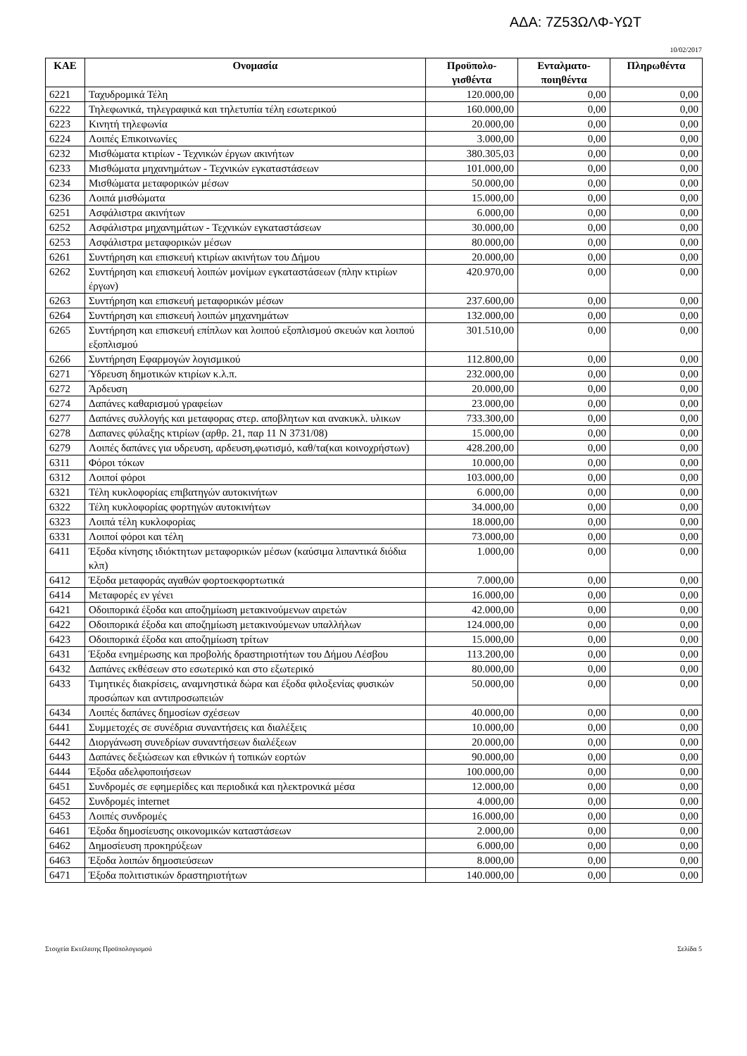ΑΔΑ: 7Ζ53ΩΛΦ-ΥΩΤ
10/02/2017
| ΚΑΕ | Ονομασία | Προϋπολο- γισθέντα | Ενταλματο- ποιηθέντα | Πληρωθέντα |
| --- | --- | --- | --- | --- |
| 6221 | Ταχυδρομικά Τέλη | 120.000,00 | 0,00 | 0,00 |
| 6222 | Τηλεφωνικά, τηλεγραφικά και τηλετυπία τέλη εσωτερικού | 160.000,00 | 0,00 | 0,00 |
| 6223 | Κινητή τηλεφωνία | 20.000,00 | 0,00 | 0,00 |
| 6224 | Λοιπές Επικοινωνίες | 3.000,00 | 0,00 | 0,00 |
| 6232 | Μισθώματα κτιρίων - Τεχνικών έργων ακινήτων | 380.305,03 | 0,00 | 0,00 |
| 6233 | Μισθώματα μηχανημάτων - Τεχνικών εγκαταστάσεων | 101.000,00 | 0,00 | 0,00 |
| 6234 | Μισθώματα μεταφορικών μέσων | 50.000,00 | 0,00 | 0,00 |
| 6236 | Λοιπά μισθώματα | 15.000,00 | 0,00 | 0,00 |
| 6251 | Ασφάλιστρα ακινήτων | 6.000,00 | 0,00 | 0,00 |
| 6252 | Ασφάλιστρα μηχανημάτων - Τεχνικών εγκαταστάσεων | 30.000,00 | 0,00 | 0,00 |
| 6253 | Ασφάλιστρα μεταφορικών μέσων | 80.000,00 | 0,00 | 0,00 |
| 6261 | Συντήρηση και επισκευή κτιρίων ακινήτων του Δήμου | 20.000,00 | 0,00 | 0,00 |
| 6262 | Συντήρηση και επισκευή λοιπών μονίμων εγκαταστάσεων (πλην κτιρίων έργων) | 420.970,00 | 0,00 | 0,00 |
| 6263 | Συντήρηση και επισκευή μεταφορικών μέσων | 237.600,00 | 0,00 | 0,00 |
| 6264 | Συντήρηση και επισκευή λοιπών μηχανημάτων | 132.000,00 | 0,00 | 0,00 |
| 6265 | Συντήρηση και επισκευή επίπλων και λοιπού εξοπλισμού σκευών και λοιπού εξοπλισμού | 301.510,00 | 0,00 | 0,00 |
| 6266 | Συντήρηση Εφαρμογών λογισμικού | 112.800,00 | 0,00 | 0,00 |
| 6271 | Ύδρευση δημοτικών κτιρίων κ.λ.π. | 232.000,00 | 0,00 | 0,00 |
| 6272 | Άρδευση | 20.000,00 | 0,00 | 0,00 |
| 6274 | Δαπάνες καθαρισμού γραφείων | 23.000,00 | 0,00 | 0,00 |
| 6277 | Δαπάνες συλλογής και μεταφορας στερ. αποβλητων και ανακυκλ. υλικων | 733.300,00 | 0,00 | 0,00 |
| 6278 | Δαπανες φύλαξης κτιρίων (αρθρ. 21, παρ 11 Ν 3731/08) | 15.000,00 | 0,00 | 0,00 |
| 6279 | Λοιπές δαπάνες για υδρευση, αρδευση,φωτισμό, καθ/τα(και κοινοχρήστων) | 428.200,00 | 0,00 | 0,00 |
| 6311 | Φόροι τόκων | 10.000,00 | 0,00 | 0,00 |
| 6312 | Λοιποί φόροι | 103.000,00 | 0,00 | 0,00 |
| 6321 | Τέλη κυκλοφορίας επιβατηγών αυτοκινήτων | 6.000,00 | 0,00 | 0,00 |
| 6322 | Τέλη κυκλοφορίας φορτηγών αυτοκινήτων | 34.000,00 | 0,00 | 0,00 |
| 6323 | Λοιπά τέλη κυκλοφορίας | 18.000,00 | 0,00 | 0,00 |
| 6331 | Λοιποί φόροι και τέλη | 73.000,00 | 0,00 | 0,00 |
| 6411 | Έξοδα κίνησης ιδιόκτητων μεταφορικών μέσων (καύσιμα λιπαντικά διόδια κλπ) | 1.000,00 | 0,00 | 0,00 |
| 6412 | Έξοδα μεταφοράς αγαθών φορτοεκφορτωτικά | 7.000,00 | 0,00 | 0,00 |
| 6414 | Μεταφορές εν γένει | 16.000,00 | 0,00 | 0,00 |
| 6421 | Οδοιπορικά έξοδα και αποζημίωση μετακινούμενων αιρετών | 42.000,00 | 0,00 | 0,00 |
| 6422 | Οδοιπορικά έξοδα και αποζημίωση μετακινούμενων υπαλλήλων | 124.000,00 | 0,00 | 0,00 |
| 6423 | Οδοιπορικά έξοδα και αποζημίωση τρίτων | 15.000,00 | 0,00 | 0,00 |
| 6431 | Έξοδα ενημέρωσης και προβολής δραστηριοτήτων του Δήμου Λέσβου | 113.200,00 | 0,00 | 0,00 |
| 6432 | Δαπάνες εκθέσεων στο εσωτερικό και στο εξωτερικό | 80.000,00 | 0,00 | 0,00 |
| 6433 | Τιμητικές διακρίσεις, αναμνηστικά δώρα και έξοδα φιλοξενίας φυσικών προσώπων και αντιπροσωπειών | 50.000,00 | 0,00 | 0,00 |
| 6434 | Λοιπές δαπάνες δημοσίων σχέσεων | 40.000,00 | 0,00 | 0,00 |
| 6441 | Συμμετοχές σε συνέδρια συναντήσεις και διαλέξεις | 10.000,00 | 0,00 | 0,00 |
| 6442 | Διοργάνωση συνεδρίων συναντήσεων διαλέξεων | 20.000,00 | 0,00 | 0,00 |
| 6443 | Δαπάνες δεξιώσεων και εθνικών ή τοπικών εορτών | 90.000,00 | 0,00 | 0,00 |
| 6444 | Έξοδα αδελφοποιήσεων | 100.000,00 | 0,00 | 0,00 |
| 6451 | Συνδρομές σε εφημερίδες και περιοδικά και ηλεκτρονικά μέσα | 12.000,00 | 0,00 | 0,00 |
| 6452 | Συνδρομές internet | 4.000,00 | 0,00 | 0,00 |
| 6453 | Λοιπές συνδρομές | 16.000,00 | 0,00 | 0,00 |
| 6461 | Έξοδα δημοσίευσης οικονομικών καταστάσεων | 2.000,00 | 0,00 | 0,00 |
| 6462 | Δημοσίευση προκηρύξεων | 6.000,00 | 0,00 | 0,00 |
| 6463 | Έξοδα λοιπών δημοσιεύσεων | 8.000,00 | 0,00 | 0,00 |
| 6471 | Έξοδα πολιτιστικών δραστηριοτήτων | 140.000,00 | 0,00 | 0,00 |
Στοιχεία Εκτέλεσης Προϋπολογισμού Σελίδα 5